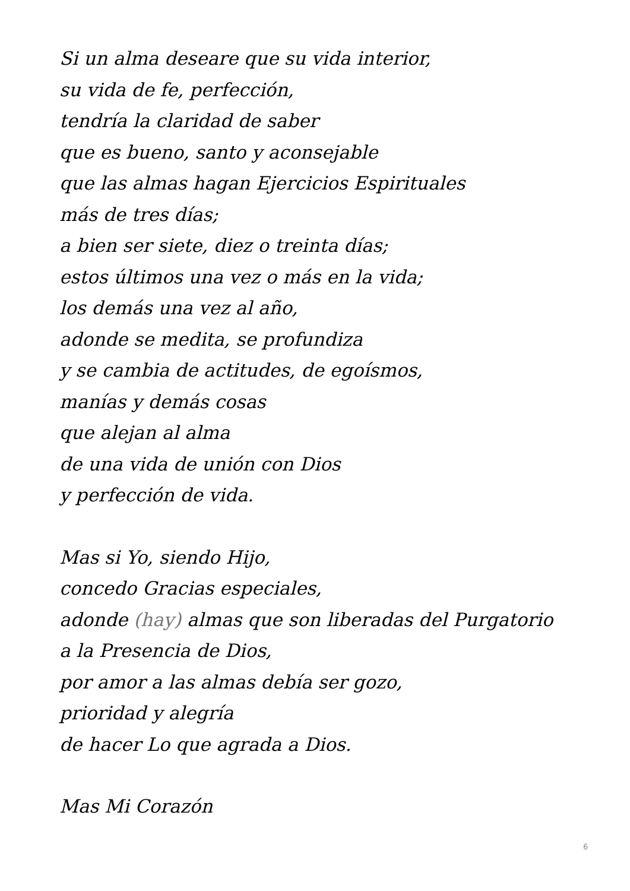Si un alma deseare que su vida interior,
su vida de fe, perfección,
tendría la claridad de saber
que es bueno, santo y aconsejable
que las almas hagan Ejercicios Espirituales
más de tres días;
a bien ser siete, diez o treinta días;
estos últimos una vez o más en la vida;
los demás una vez al año,
adonde se medita, se profundiza
y se cambia de actitudes, de egoísmos,
manías y demás cosas
que alejan al alma
de una vida de unión con Dios
y perfección de vida.
Mas si Yo, siendo Hijo,
concedo Gracias especiales,
adonde (hay) almas que son liberadas del Purgatorio
a la Presencia de Dios,
por amor a las almas debía ser gozo,
prioridad y alegría
de hacer Lo que agrada a Dios.
Mas Mi Corazón
6